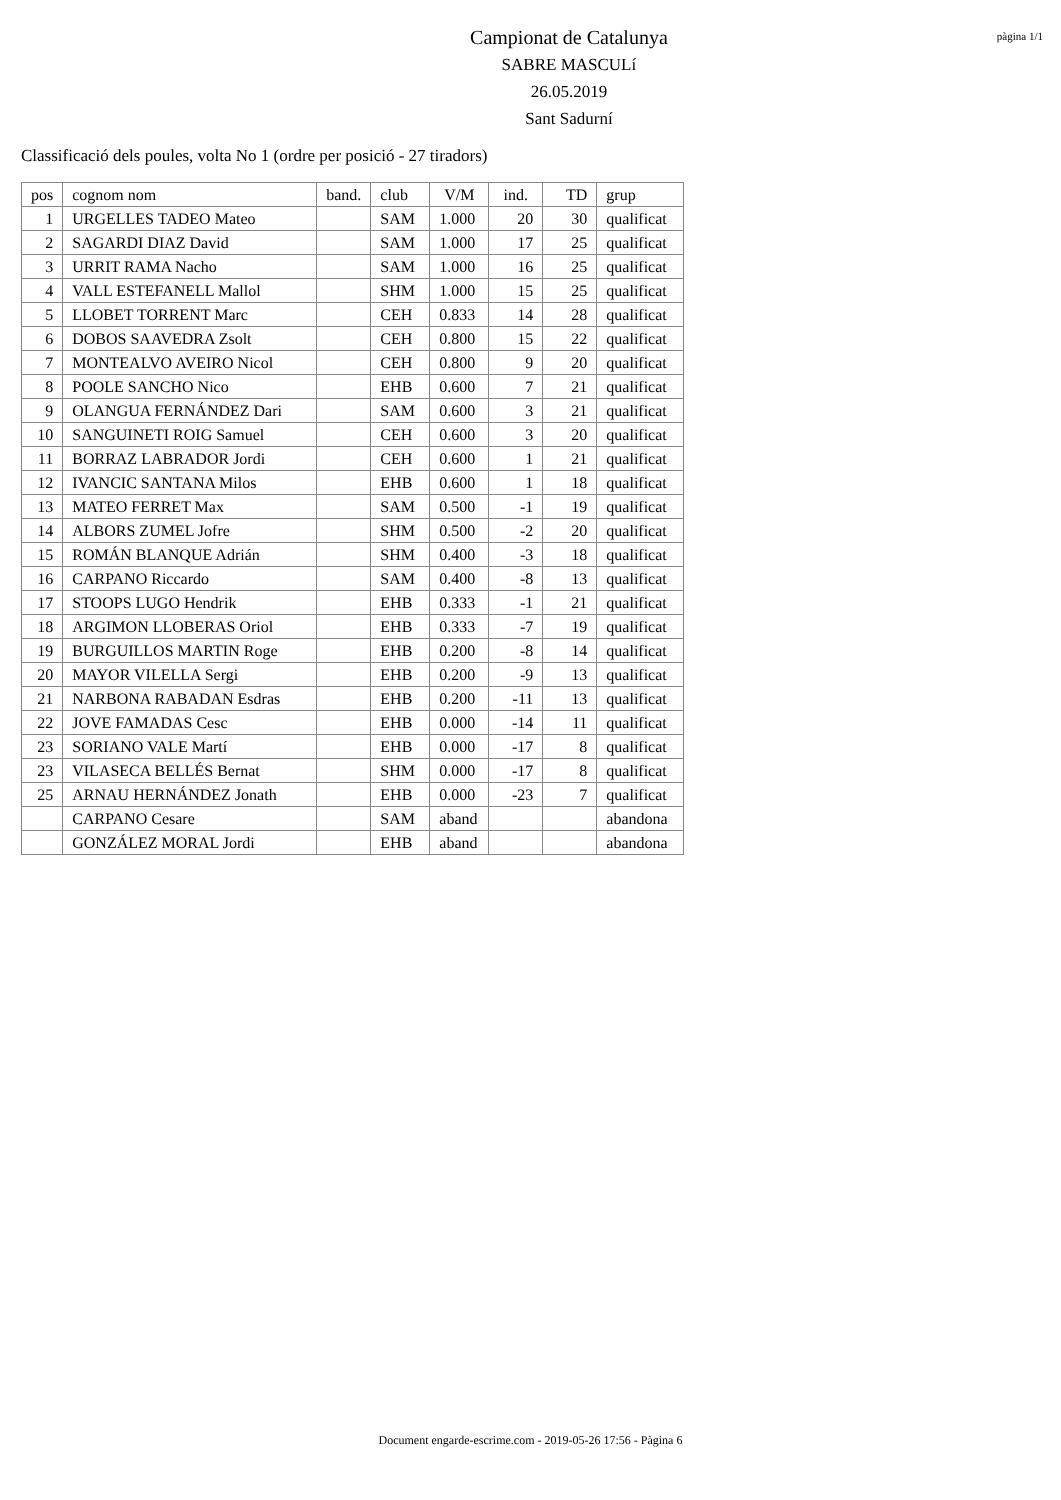Campionat de Catalunya
SABRE MASCULí
26.05.2019
Sant Sadurní
pàgina 1/1
Classificació dels poules, volta No 1 (ordre per posició - 27 tiradors)
| pos | cognom nom | band. | club | V/M | ind. | TD | grup |
| --- | --- | --- | --- | --- | --- | --- | --- |
| 1 | URGELLES TADEO Mateo | | SAM | 1.000 | 20 | 30 | qualificat |
| 2 | SAGARDI DIAZ David | | SAM | 1.000 | 17 | 25 | qualificat |
| 3 | URRIT RAMA Nacho | | SAM | 1.000 | 16 | 25 | qualificat |
| 4 | VALL ESTEFANELL Mallol | | SHM | 1.000 | 15 | 25 | qualificat |
| 5 | LLOBET TORRENT Marc | | CEH | 0.833 | 14 | 28 | qualificat |
| 6 | DOBOS SAAVEDRA Zsolt | | CEH | 0.800 | 15 | 22 | qualificat |
| 7 | MONTEALVO AVEIRO Nicol | | CEH | 0.800 | 9 | 20 | qualificat |
| 8 | POOLE SANCHO Nico | | EHB | 0.600 | 7 | 21 | qualificat |
| 9 | OLANGUA FERNÁNDEZ Dari | | SAM | 0.600 | 3 | 21 | qualificat |
| 10 | SANGUINETI ROIG Samuel | | CEH | 0.600 | 3 | 20 | qualificat |
| 11 | BORRAZ LABRADOR Jordi | | CEH | 0.600 | 1 | 21 | qualificat |
| 12 | IVANCIC SANTANA Milos | | EHB | 0.600 | 1 | 18 | qualificat |
| 13 | MATEO FERRET Max | | SAM | 0.500 | -1 | 19 | qualificat |
| 14 | ALBORS ZUMEL Jofre | | SHM | 0.500 | -2 | 20 | qualificat |
| 15 | ROMÁN BLANQUE Adrián | | SHM | 0.400 | -3 | 18 | qualificat |
| 16 | CARPANO Riccardo | | SAM | 0.400 | -8 | 13 | qualificat |
| 17 | STOOPS LUGO Hendrik | | EHB | 0.333 | -1 | 21 | qualificat |
| 18 | ARGIMON LLOBERAS Oriol | | EHB | 0.333 | -7 | 19 | qualificat |
| 19 | BURGUILLOS MARTIN Roge | | EHB | 0.200 | -8 | 14 | qualificat |
| 20 | MAYOR VILELLA Sergi | | EHB | 0.200 | -9 | 13 | qualificat |
| 21 | NARBONA RABADAN Esdras | | EHB | 0.200 | -11 | 13 | qualificat |
| 22 | JOVE FAMADAS Cesc | | EHB | 0.000 | -14 | 11 | qualificat |
| 23 | SORIANO VALE Martí | | EHB | 0.000 | -17 | 8 | qualificat |
| 23 | VILASECA BELLÉS Bernat | | SHM | 0.000 | -17 | 8 | qualificat |
| 25 | ARNAU HERNÁNDEZ Jonath | | EHB | 0.000 | -23 | 7 | qualificat |
| | CARPANO Cesare | | SAM | aband | | | abandona |
| | GONZÁLEZ MORAL Jordi | | EHB | aband | | | abandona |
Document engarde-escrime.com - 2019-05-26 17:56 - Pàgina 6